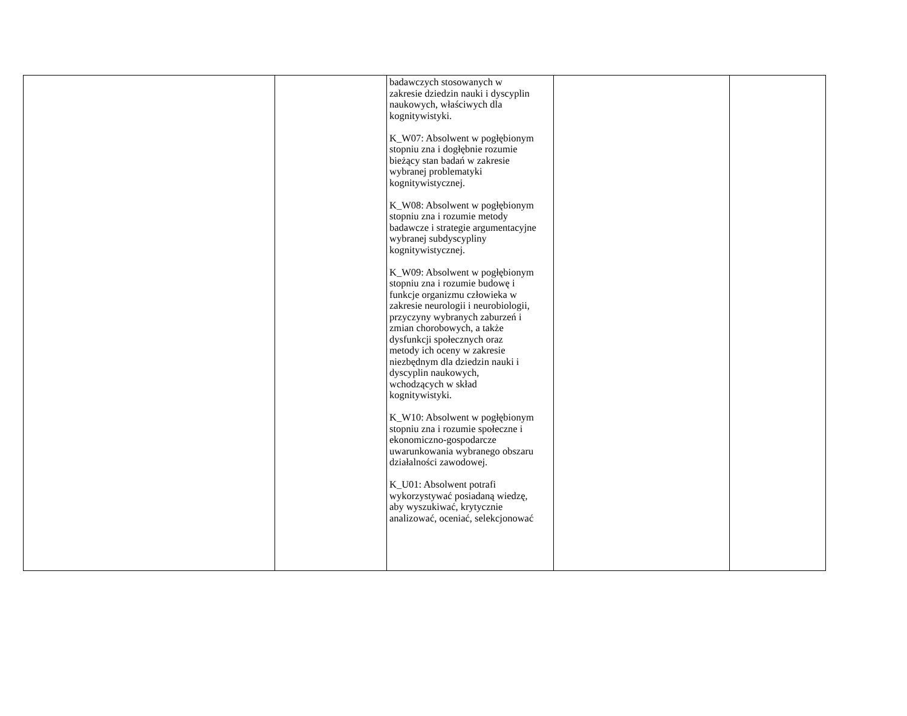| | | badawczych stosowanych w zakresie dziedzin nauki i dyscyplin naukowych, właściwych dla kognitywistyki. K_W07: Absolwent w pogłębionym stopniu zna i dogłębnie rozumie bieżący stan badań w zakresie wybranej problematyki kognitywistycznej. K_W08: Absolwent w pogłębionym stopniu zna i rozumie metody badawcze i strategie argumentacyjne wybranej subdyscypliny kognitywistycznej. K_W09: Absolwent w pogłębionym stopniu zna i rozumie budowę i funkcje organizmu człowieka w zakresie neurologii i neurobiologii, przyczyny wybranych zaburzeń i zmian chorobowych, a także dysfunkcji społecznych oraz metody ich oceny w zakresie niezbędnym dla dziedzin nauki i dyscyplin naukowych, wchodzących w skład kognitywistyki. K_W10: Absolwent w pogłębionym stopniu zna i rozumie społeczne i ekonomiczno-gospodarcze uwarunkowania wybranego obszaru działalności zawodowej. K_U01: Absolwent potrafi wykorzystywać posiadaną wiedzę, aby wyszukiwać, krytycznie analizować, oceniać, selekcjonować | | |